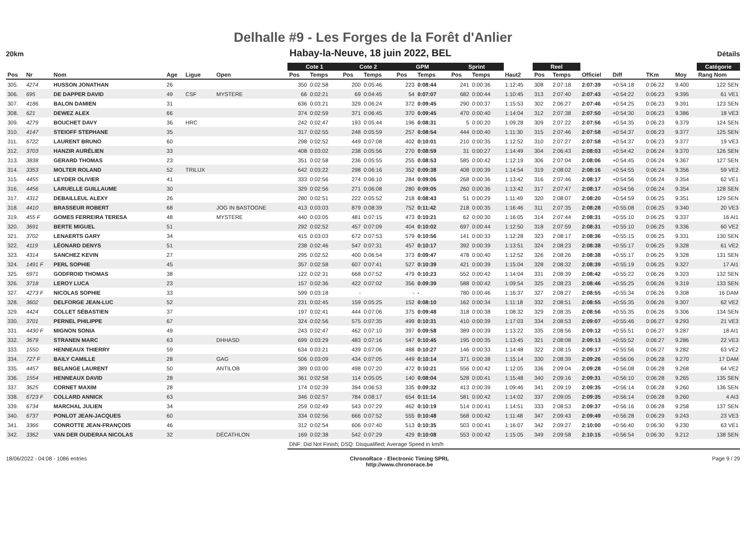Delhalle #9 - Les Forges de la Forêt d'Anlier
20km Habay-la-Neuve, 18 juin 2022, BEL Détails
| | | | | | | Cote 1 | | Cote 2 | | GPM | | Sprint | | | Reel | | | | | | Catégorie |
| --- | --- | --- | --- | --- | --- | --- | --- | --- | --- | --- | --- | --- | --- | --- | --- | --- | --- | --- | --- | --- | --- |
| Pos | Nr | Nom | Age | Ligue | Open | Pos | Temps | Pos | Temps | Pos | Temps | Pos | Temps | Haut2 | Pos | Temps | Officiel | Diff | TKm | Moy | Rang Nom |
| 305. | 4274 | HUSSON JONATHAN | 26 | | | 350 | 0:02:58 | 200 | 0:05:46 | 223 | 0:08:44 | 241 | 0:00:36 | 1:12:45 | 308 | 2:07:18 | 2:07:39 | +0:54:18 | 0:06:22 | 9.400 | 122 SEN |
| 306. | 695 | DE DAPPER DAVID | 49 | CSF | MYSTERE | 66 | 0:02:21 | 69 | 0:04:45 | 54 | 0:07:07 | 682 | 0:00:44 | 1:10:45 | 313 | 2:07:40 | 2:07:43 | +0:54:22 | 0:06:23 | 9.395 | 61 VE1 |
| 307. | 4186 | BALON DAMIEN | 31 | | | 636 | 0:03:21 | 329 | 0:06:24 | 372 | 0:09:45 | 290 | 0:00:37 | 1:15:53 | 302 | 2:06:27 | 2:07:46 | +0:54:25 | 0:06:23 | 9.391 | 123 SEN |
| 308. | 621 | DEWEZ ALEX | 66 | | | 374 | 0:02:59 | 371 | 0:06:45 | 370 | 0:09:45 | 470 | 0:00:40 | 1:14:04 | 312 | 2:07:38 | 2:07:50 | +0:54:30 | 0:06:23 | 9.386 | 18 VE3 |
| 309. | 4279 | BOUCHET DAVY | 36 | HRC | | 242 | 0:02:47 | 193 | 0:05:44 | 196 | 0:08:31 | 5 | 0:00:20 | 1:09:28 | 309 | 2:07:22 | 2:07:56 | +0:54:35 | 0:06:23 | 9.379 | 124 SEN |
| 310. | 4147 | STEIOFF STEPHANE | 35 | | | 317 | 0:02:55 | 248 | 0:05:59 | 257 | 0:08:54 | 444 | 0:00:40 | 1:11:30 | 315 | 2:07:46 | 2:07:58 | +0:54:37 | 0:06:23 | 9.377 | 125 SEN |
| 311. | 6722 | LAURENT BRUNO | 60 | | | 298 | 0:02:52 | 449 | 0:07:08 | 402 | 0:10:01 | 210 | 0:00:35 | 1:12:52 | 310 | 2:07:27 | 2:07:58 | +0:54:37 | 0:06:23 | 9.377 | 19 VE3 |
| 312. | 3703 | HANZIR AURÉLIEN | 33 | | | 408 | 0:03:02 | 238 | 0:05:56 | 270 | 0:08:59 | 31 | 0:00:27 | 1:14:49 | 304 | 2:06:43 | 2:08:03 | +0:54:42 | 0:06:24 | 9.370 | 126 SEN |
| 313. | 3838 | GERARD THOMAS | 23 | | | 351 | 0:02:58 | 236 | 0:05:55 | 255 | 0:08:53 | 585 | 0:00:42 | 1:12:19 | 306 | 2:07:04 | 2:08:06 | +0:54:45 | 0:06:24 | 9.367 | 127 SEN |
| 314. | 3353 | MOLTER ROLAND | 52 | TRILUX | | 642 | 0:03:22 | 298 | 0:06:16 | 352 | 0:09:38 | 408 | 0:00:39 | 1:14:54 | 319 | 2:08:02 | 2:08:16 | +0:54:55 | 0:06:24 | 9.356 | 59 VE2 |
| 315. | 4455 | LEYDER OLIVIER | 41 | | | 333 | 0:02:56 | 274 | 0:06:10 | 284 | 0:09:06 | 268 | 0:00:36 | 1:13:42 | 316 | 2:07:46 | 2:08:17 | +0:54:56 | 0:06:24 | 9.354 | 62 VE1 |
| 316. | 4456 | LARUELLE GUILLAUME | 30 | | | 329 | 0:02:56 | 271 | 0:06:08 | 280 | 0:09:05 | 260 | 0:00:36 | 1:13:42 | 317 | 2:07:47 | 2:08:17 | +0:54:56 | 0:06:24 | 9.354 | 128 SEN |
| 317. | 4312 | DEBAILLEUL ALEXY | 26 | | | 280 | 0:02:51 | 222 | 0:05:52 | 218 | 0:08:43 | 51 | 0:00:29 | 1:11:49 | 320 | 2:08:07 | 2:08:20 | +0:54:59 | 0:06:25 | 9.351 | 129 SEN |
| 318. | 4410 | BRASSEUR ROBERT | 68 | | JOG IN BASTOGNE | 413 | 0:03:03 | 879 | 0:08:39 | 752 | 0:11:42 | 218 | 0:00:35 | 1:16:46 | 311 | 2:07:35 | 2:08:28 | +0:55:08 | 0:06:25 | 9.340 | 20 VE3 |
| 319. | 455 F | GOMES FERREIRA TERESA | 48 | | MYSTERE | 440 | 0:03:05 | 481 | 0:07:15 | 473 | 0:10:21 | 62 | 0:00:30 | 1:16:05 | 314 | 2:07:44 | 2:08:31 | +0:55:10 | 0:06:25 | 9.337 | 16 AI1 |
| 320. | 3691 | BERTE MIGUEL | 51 | | | 292 | 0:02:52 | 457 | 0:07:09 | 404 | 0:10:02 | 697 | 0:00:44 | 1:12:50 | 318 | 2:07:59 | 2:08:31 | +0:55:10 | 0:06:25 | 9.336 | 60 VE2 |
| 321. | 3702 | LENAERTS GARY | 34 | | | 415 | 0:03:03 | 672 | 0:07:53 | 579 | 0:10:56 | 141 | 0:00:33 | 1:12:28 | 323 | 2:08:17 | 2:08:36 | +0:55:15 | 0:06:25 | 9.331 | 130 SEN |
| 322. | 4119 | LÉONARD DENYS | 51 | | | 238 | 0:02:46 | 547 | 0:07:31 | 457 | 0:10:17 | 392 | 0:00:39 | 1:13:51 | 324 | 2:08:23 | 2:08:38 | +0:55:17 | 0:06:25 | 9.328 | 61 VE2 |
| 323. | 4314 | SANCHEZ KEVIN | 27 | | | 295 | 0:02:52 | 400 | 0:06:54 | 373 | 0:09:47 | 478 | 0:00:40 | 1:12:52 | 326 | 2:08:26 | 2:08:38 | +0:55:17 | 0:06:25 | 9.328 | 131 SEN |
| 324. | 1491 F | PERL SOPHIE | 45 | | | 357 | 0:02:58 | 607 | 0:07:41 | 527 | 0:10:39 | 421 | 0:00:39 | 1:15:04 | 328 | 2:08:32 | 2:08:39 | +0:55:19 | 0:06:25 | 9.327 | 17 AI1 |
| 325. | 6971 | GODFROID THOMAS | 38 | | | 122 | 0:02:31 | 668 | 0:07:52 | 479 | 0:10:23 | 552 | 0:00:42 | 1:14:04 | 331 | 2:08:39 | 2:08:42 | +0:55:22 | 0:06:26 | 9.323 | 132 SEN |
| 326. | 3718 | LEROY LUCA | 23 | | | 157 | 0:02:36 | 422 | 0:07:02 | 356 | 0:09:39 | 588 | 0:00:42 | 1:09:54 | 325 | 2:08:23 | 2:08:46 | +0:55:25 | 0:06:26 | 9.319 | 133 SEN |
| 327. | 4273 F | NICOLAS SOPHIE | 33 | | | 599 | 0:03:18 | - | | - | - | 780 | 0:00:46 | 1:16:37 | 327 | 2:08:27 | 2:08:55 | +0:55:34 | 0:06:26 | 9.308 | 16 DAM |
| 328. | 3602 | DELFORGE JEAN-LUC | 52 | | | 231 | 0:02:45 | 159 | 0:05:25 | 152 | 0:08:10 | 162 | 0:00:34 | 1:11:18 | 332 | 2:08:51 | 2:08:55 | +0:55:35 | 0:06:26 | 9.307 | 62 VE2 |
| 329. | 4424 | COLLET SÉBASTIEN | 37 | | | 197 | 0:02:41 | 444 | 0:07:06 | 375 | 0:09:48 | 318 | 0:00:38 | 1:08:32 | 329 | 2:08:35 | 2:08:56 | +0:55:35 | 0:06:26 | 9.306 | 134 SEN |
| 330. | 3701 | PERNEL PHILIPPE | 67 | | | 324 | 0:02:56 | 575 | 0:07:35 | 499 | 0:10:31 | 410 | 0:00:39 | 1:17:03 | 334 | 2:08:53 | 2:09:07 | +0:55:46 | 0:06:27 | 9.293 | 21 VE3 |
| 331. | 4430 F | MIGNON SONIA | 49 | | | 243 | 0:02:47 | 462 | 0:07:10 | 397 | 0:09:58 | 389 | 0:00:39 | 1:13:22 | 335 | 2:08:56 | 2:09:12 | +0:55:51 | 0:06:27 | 9.287 | 18 AI1 |
| 332. | 3679 | STRANEN MARC | 63 | | DHHASD | 699 | 0:03:29 | 483 | 0:07:16 | 547 | 0:10:45 | 195 | 0:00:35 | 1:13:45 | 321 | 2:08:08 | 2:09:13 | +0:55:52 | 0:06:27 | 9.286 | 22 VE3 |
| 333. | 1550 | HENNEAUX THIERRY | 59 | | | 634 | 0:03:21 | 439 | 0:07:06 | 488 | 0:10:27 | 146 | 0:00:33 | 1:14:48 | 322 | 2:08:15 | 2:09:17 | +0:55:56 | 0:06:27 | 9.282 | 63 VE2 |
| 334. | 727 F | BAILY CAMILLE | 28 | | GAG | 506 | 0:03:09 | 434 | 0:07:05 | 449 | 0:10:14 | 371 | 0:00:38 | 1:15:14 | 330 | 2:08:39 | 2:09:26 | +0:56:06 | 0:06:28 | 9.270 | 17 DAM |
| 335. | 4457 | BELANGE LAURENT | 50 | | ANTILOB | 389 | 0:03:00 | 498 | 0:07:20 | 472 | 0:10:21 | 556 | 0:00:42 | 1:12:05 | 336 | 2:09:04 | 2:09:28 | +0:56:08 | 0:06:28 | 9.268 | 64 VE2 |
| 336. | 1554 | HENNEAUX DAVID | 28 | | | 361 | 0:02:58 | 114 | 0:05:05 | 140 | 0:08:04 | 528 | 0:00:41 | 1:15:48 | 340 | 2:09:16 | 2:09:31 | +0:56:10 | 0:06:28 | 9.265 | 135 SEN |
| 337. | 3625 | CORNET MAXIM | 28 | | | 174 | 0:02:39 | 394 | 0:06:53 | 335 | 0:09:32 | 413 | 0:00:39 | 1:09:46 | 341 | 2:09:19 | 2:09:35 | +0:56:14 | 0:06:28 | 9.260 | 136 SEN |
| 338. | 6723 F | COLLARD ANNICK | 63 | | | 346 | 0:02:57 | 784 | 0:08:17 | 654 | 0:11:14 | 581 | 0:00:42 | 1:14:02 | 337 | 2:09:05 | 2:09:35 | +0:56:14 | 0:06:28 | 9.260 | 4 AI3 |
| 339. | 6734 | MARCHAL JULIEN | 34 | | | 259 | 0:02:49 | 543 | 0:07:29 | 462 | 0:10:19 | 514 | 0:00:41 | 1:14:51 | 333 | 2:08:53 | 2:09:37 | +0:56:16 | 0:06:28 | 9.258 | 137 SEN |
| 340. | 6737 | PONLOT JEAN-JACQUES | 60 | | | 334 | 0:02:56 | 666 | 0:07:52 | 555 | 0:10:48 | 568 | 0:00:42 | 1:11:48 | 347 | 2:09:43 | 2:09:49 | +0:56:28 | 0:06:29 | 9.243 | 23 VE3 |
| 341. | 3366 | CONROTTE JEAN-FRANÇOIS | 46 | | | 312 | 0:02:54 | 606 | 0:07:40 | 513 | 0:10:35 | 503 | 0:00:41 | 1:16:07 | 342 | 2:09:27 | 2:10:00 | +0:56:40 | 0:06:30 | 9.230 | 63 VE1 |
| 342. | 3362 | VAN DER OUDERAA NICOLAS | 32 | | DÉCATHLON | 169 | 0:02:38 | 542 | 0:07:29 | 429 | 0:10:08 | 553 | 0:00:42 | 1:15:05 | 349 | 2:09:58 | 2:10:15 | +0:56:54 | 0:06:30 | 9.212 | 138 SEN |
| | | | | | | DNF: Did Not Finish; DSQ: Disqualified; Average Speed in km/h | | | | | | | | | | | | | | | |
18/06/2022 - 04:08 - 1086 entries ChronoRace - Electronic Timing SPRL
http://www.chronorace.be Page 9 / 29